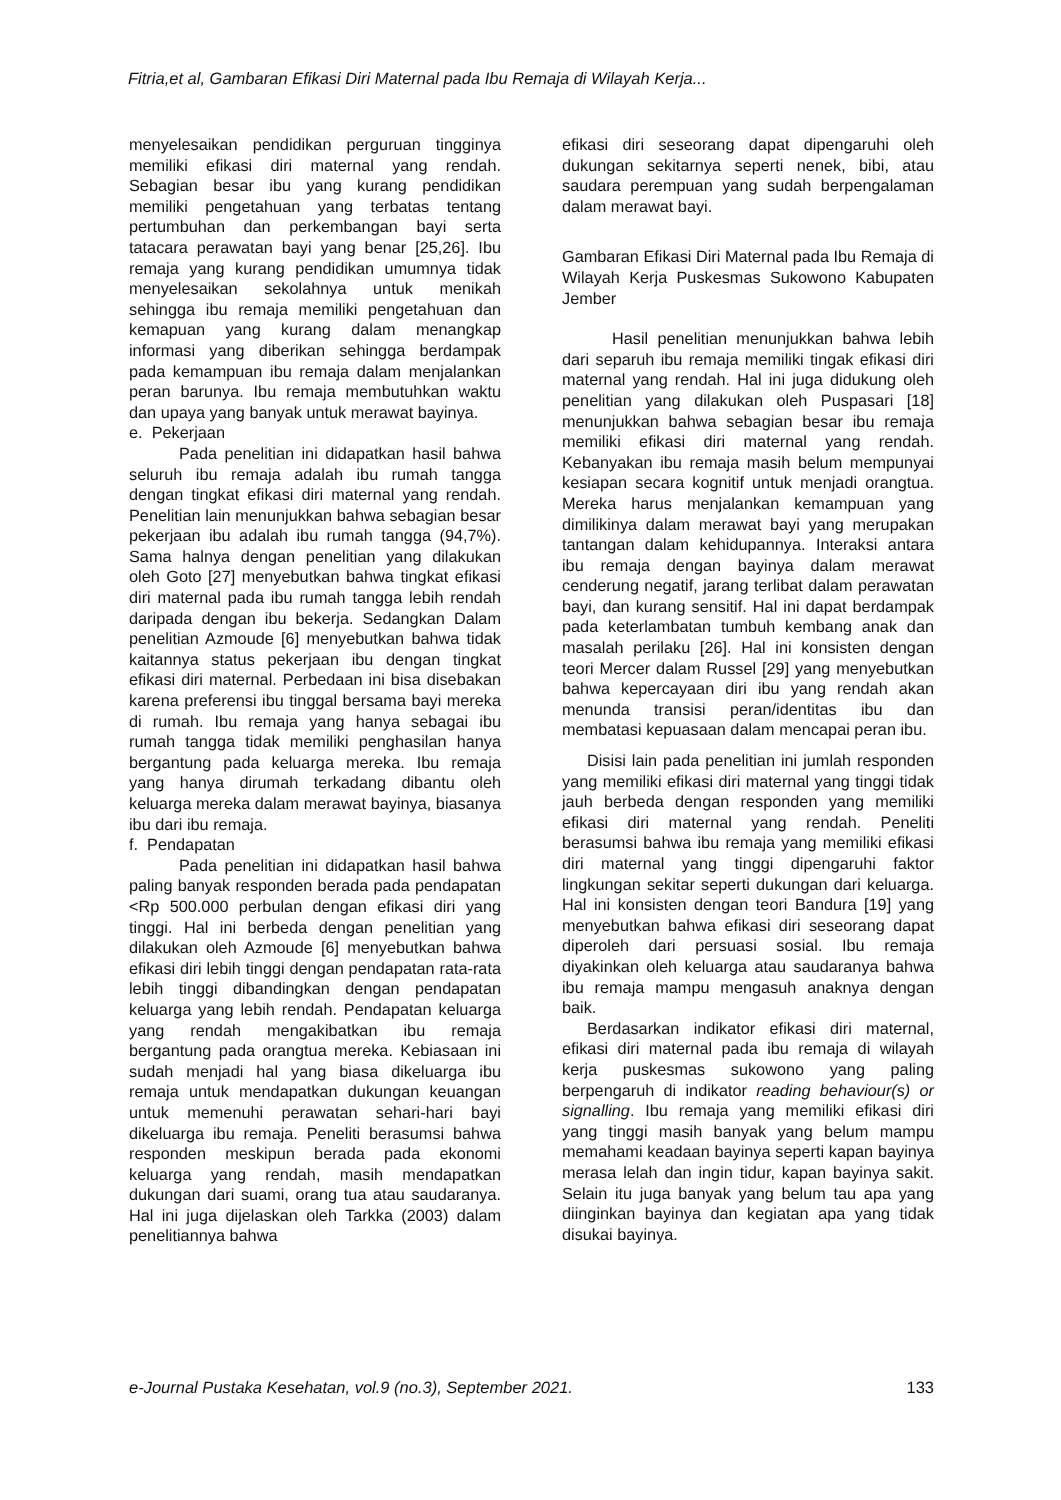Fitria,et al, Gambaran Efikasi Diri Maternal pada Ibu Remaja di Wilayah Kerja...
menyelesaikan pendidikan perguruan tingginya memiliki efikasi diri maternal yang rendah. Sebagian besar ibu yang kurang pendidikan memiliki pengetahuan yang terbatas tentang pertumbuhan dan perkembangan bayi serta tatacara perawatan bayi yang benar [25,26]. Ibu remaja yang kurang pendidikan umumnya tidak menyelesaikan sekolahnya untuk menikah sehingga ibu remaja memiliki pengetahuan dan kemapuan yang kurang dalam menangkap informasi yang diberikan sehingga berdampak pada kemampuan ibu remaja dalam menjalankan peran barunya. Ibu remaja membutuhkan waktu dan upaya yang banyak untuk merawat bayinya.
e. Pekerjaan
Pada penelitian ini didapatkan hasil bahwa seluruh ibu remaja adalah ibu rumah tangga dengan tingkat efikasi diri maternal yang rendah. Penelitian lain menunjukkan bahwa sebagian besar pekerjaan ibu adalah ibu rumah tangga (94,7%). Sama halnya dengan penelitian yang dilakukan oleh Goto [27] menyebutkan bahwa tingkat efikasi diri maternal pada ibu rumah tangga lebih rendah daripada dengan ibu bekerja. Sedangkan Dalam penelitian Azmoude [6] menyebutkan bahwa tidak kaitannya status pekerjaan ibu dengan tingkat efikasi diri maternal. Perbedaan ini bisa disebakan karena preferensi ibu tinggal bersama bayi mereka di rumah. Ibu remaja yang hanya sebagai ibu rumah tangga tidak memiliki penghasilan hanya bergantung pada keluarga mereka. Ibu remaja yang hanya dirumah terkadang dibantu oleh keluarga mereka dalam merawat bayinya, biasanya ibu dari ibu remaja.
f. Pendapatan
Pada penelitian ini didapatkan hasil bahwa paling banyak responden berada pada pendapatan <Rp 500.000 perbulan dengan efikasi diri yang tinggi. Hal ini berbeda dengan penelitian yang dilakukan oleh Azmoude [6] menyebutkan bahwa efikasi diri lebih tinggi dengan pendapatan rata-rata lebih tinggi dibandingkan dengan pendapatan keluarga yang lebih rendah. Pendapatan keluarga yang rendah mengakibatkan ibu remaja bergantung pada orangtua mereka. Kebiasaan ini sudah menjadi hal yang biasa dikeluarga ibu remaja untuk mendapatkan dukungan keuangan untuk memenuhi perawatan sehari-hari bayi dikeluarga ibu remaja. Peneliti berasumsi bahwa responden meskipun berada pada ekonomi keluarga yang rendah, masih mendapatkan dukungan dari suami, orang tua atau saudaranya. Hal ini juga dijelaskan oleh Tarkka (2003) dalam penelitiannya bahwa
efikasi diri seseorang dapat dipengaruhi oleh dukungan sekitarnya seperti nenek, bibi, atau saudara perempuan yang sudah berpengalaman dalam merawat bayi.
Gambaran Efikasi Diri Maternal pada Ibu Remaja di Wilayah Kerja Puskesmas Sukowono Kabupaten Jember
Hasil penelitian menunjukkan bahwa lebih dari separuh ibu remaja memiliki tingak efikasi diri maternal yang rendah. Hal ini juga didukung oleh penelitian yang dilakukan oleh Puspasari [18] menunjukkan bahwa sebagian besar ibu remaja memiliki efikasi diri maternal yang rendah. Kebanyakan ibu remaja masih belum mempunyai kesiapan secara kognitif untuk menjadi orangtua. Mereka harus menjalankan kemampuan yang dimilikinya dalam merawat bayi yang merupakan tantangan dalam kehidupannya. Interaksi antara ibu remaja dengan bayinya dalam merawat cenderung negatif, jarang terlibat dalam perawatan bayi, dan kurang sensitif. Hal ini dapat berdampak pada keterlambatan tumbuh kembang anak dan masalah perilaku [26]. Hal ini konsisten dengan teori Mercer dalam Russel [29] yang menyebutkan bahwa kepercayaan diri ibu yang rendah akan menunda transisi peran/identitas ibu dan membatasi kepuasaan dalam mencapai peran ibu.
Disisi lain pada penelitian ini jumlah responden yang memiliki efikasi diri maternal yang tinggi tidak jauh berbeda dengan responden yang memiliki efikasi diri maternal yang rendah. Peneliti berasumsi bahwa ibu remaja yang memiliki efikasi diri maternal yang tinggi dipengaruhi faktor lingkungan sekitar seperti dukungan dari keluarga. Hal ini konsisten dengan teori Bandura [19] yang menyebutkan bahwa efikasi diri seseorang dapat diperoleh dari persuasi sosial. Ibu remaja diyakinkan oleh keluarga atau saudaranya bahwa ibu remaja mampu mengasuh anaknya dengan baik.
Berdasarkan indikator efikasi diri maternal, efikasi diri maternal pada ibu remaja di wilayah kerja puskesmas sukowono yang paling berpengaruh di indikator reading behaviour(s) or signalling. Ibu remaja yang memiliki efikasi diri yang tinggi masih banyak yang belum mampu memahami keadaan bayinya seperti kapan bayinya merasa lelah dan ingin tidur, kapan bayinya sakit. Selain itu juga banyak yang belum tau apa yang diinginkan bayinya dan kegiatan apa yang tidak disukai bayinya.
e-Journal Pustaka Kesehatan, vol.9 (no.3), September 2021. 133